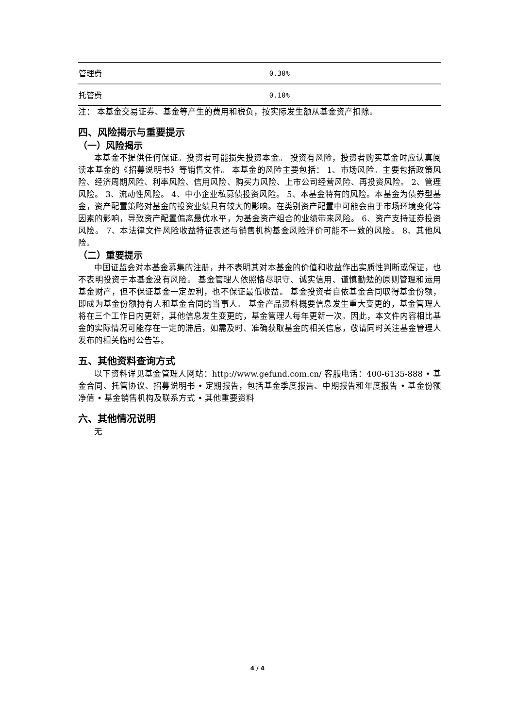| 管理费 | 0.30% |
| 托管费 | 0.10% |
注： 本基金交易证券、基金等产生的费用和税负，按实际发生额从基金资产扣除。
四、风险揭示与重要提示
（一）风险揭示
本基金不提供任何保证。投资者可能损失投资本金。 投资有风险，投资者购买基金时应认真阅读本基金的《招募说明书》等销售文件。 本基金的风险主要包括： 1、市场风险。主要包括政策风险、经济周期风险、利率风险、信用风险、购买力风险、上市公司经营风险、再投资风险。 2、管理风险。 3、流动性风险。 4、中小企业私募债投资风险。 5、本基金特有的风险。本基金为债券型基金，资产配置策略对基金的投资业绩具有较大的影响。在类别资产配置中可能会由于市场环境变化等因素的影响，导致资产配置偏离最优水平，为基金资产组合的业绩带来风险。 6、资产支持证券投资风险。 7、本法律文件风险收益特征表述与销售机构基金风险评价可能不一致的风险。 8、其他风险。
（二）重要提示
中国证监会对本基金募集的注册，并不表明其对本基金的价值和收益作出实质性判断或保证，也不表明投资于本基金没有风险。 基金管理人依照恪尽职守、诚实信用、谨慎勤勉的原则管理和运用基金财产，但不保证基金一定盈利，也不保证最低收益。 基金投资者自依基金合同取得基金份额，即成为基金份额持有人和基金合同的当事人。 基金产品资料概要信息发生重大变更的，基金管理人将在三个工作日内更新，其他信息发生变更的，基金管理人每年更新一次。因此，本文件内容相比基金的实际情况可能存在一定的滞后，如需及时、准确获取基金的相关信息，敬请同时关注基金管理人发布的相关临时公告等。
五、其他资料查询方式
以下资料详见基金管理人网站：http://www.gefund.com.cn/ 客服电话：400-6135-888 • 基金合同、托管协议、招募说明书 • 定期报告，包括基金季度报告、中期报告和年度报告 • 基金份额净值 • 基金销售机构及联系方式 • 其他重要资料
六、其他情况说明
无
4 / 4